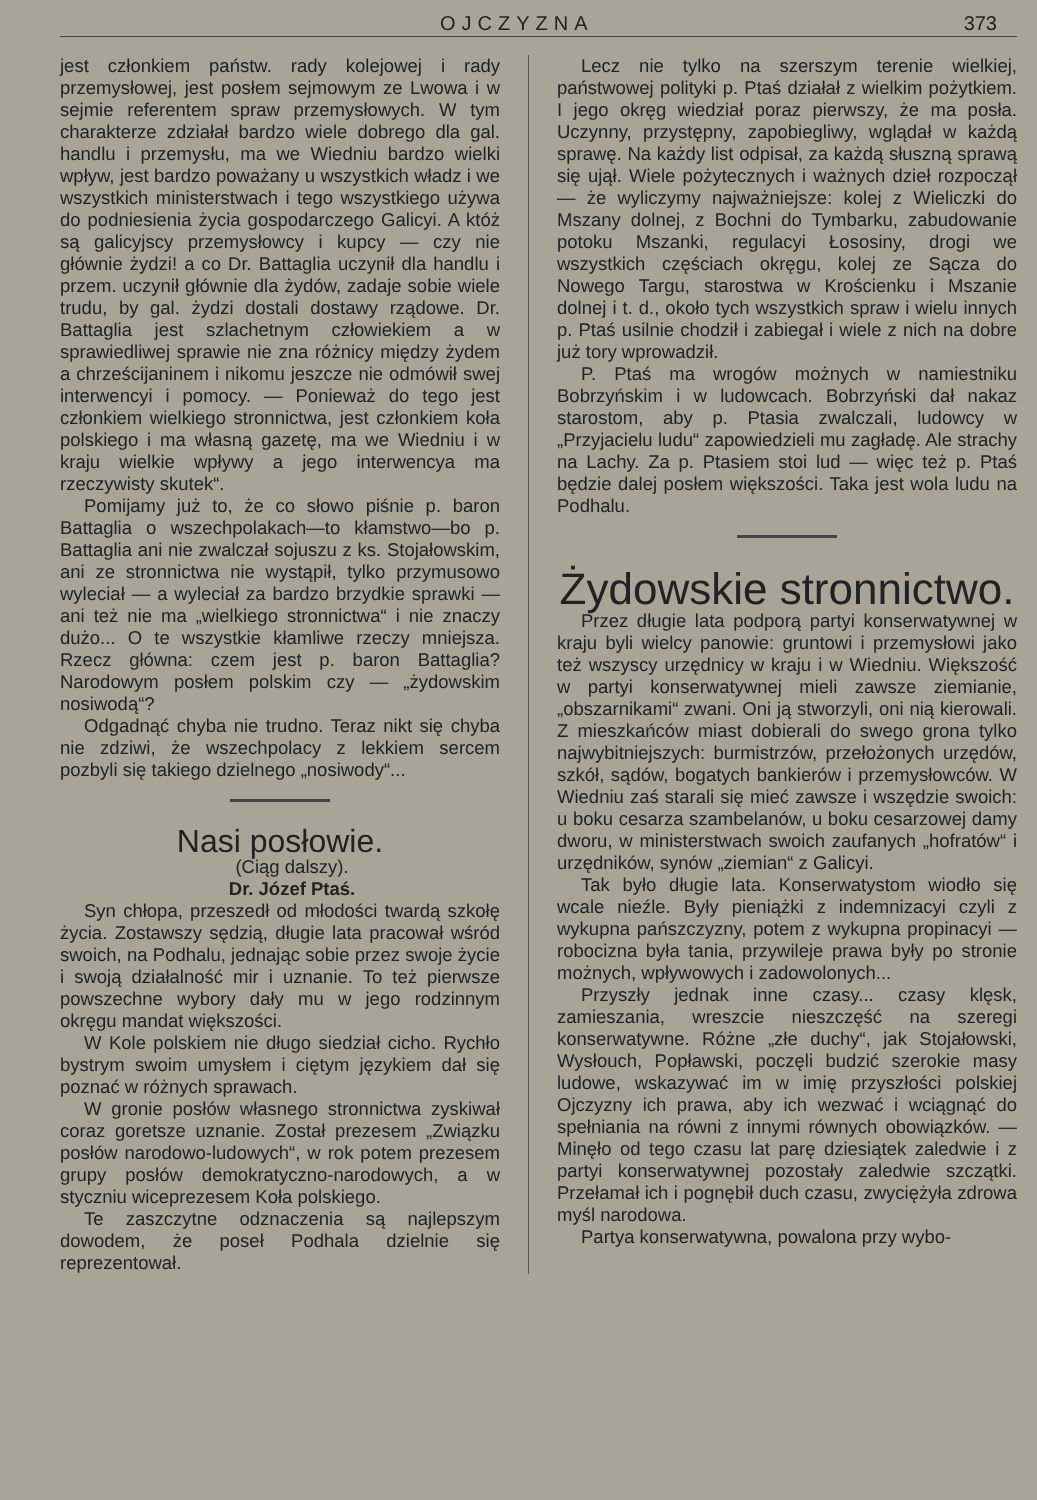OJCZYZNA 373
jest członkiem państw. rady kolejowej i rady przemysłowej, jest posłem sejmowym ze Lwowa i w sejmie referentem spraw przemysłowych. W tym charakterze zdziałał bardzo wiele dobrego dla gal. handlu i przemysłu, ma we Wiedniu bardzo wielki wpływ, jest bardzo poważany u wszystkich władz i we wszystkich ministerstwach i tego wszystkiego używa do podniesienia życia gospodarczego Galicyi. A któż są galicyjscy przemysłowcy i kupcy — czy nie głównie żydzi! a co Dr. Battaglia uczynił dla handlu i przem. uczynił głównie dla żydów, zadaje sobie wiele trudu, by gal. żydzi dostali dostawy rządowe. Dr. Battaglia jest szlachetnym człowiekiem a w sprawiedliwej sprawie nie zna różnicy między żydem a chrześcijaninem i nikomu jeszcze nie odmówił swej interwencyi i pomocy. — Ponieważ do tego jest członkiem wielkiego stronnictwa, jest członkiem koła polskiego i ma własną gazetę, ma we Wiedniu i w kraju wielkie wpływy a jego interwencya ma rzeczywisty skutek“.
Pomijamy już to, że co słowo piśnie p. baron Battaglia o wszechpolakach—to kłamstwo—bo p. Battaglia ani nie zwalczał sojuszu z ks. Stojałowskim, ani ze stronnictwa nie wystąpił, tylko przymusowo wyleciał — a wyleciał za bardzo brzydkie sprawki — ani też nie ma „wielkiego stronnictwa“ i nie znaczy dużo... O te wszystkie kłamliwe rzeczy mniejsza. Rzecz główna: czem jest p. baron Battaglia? Narodowym posłem polskim czy — „żydowskim nosiwodą“?
Odgadnąć chyba nie trudno. Teraz nikt się chyba nie zdziwi, że wszechpolacy z lekkiem sercem pozbyli się takiego dzielnego „nosiwody“...
Nasi posłowie.
(Ciąg dalszy).
Dr. Józef Ptaś.
Syn chłopa, przeszedł od młodości twardą szkołę życia. Zostawszy sędzią, długie lata pracował wśród swoich, na Podhalu, jednając sobie przez swoje życie i swoją działalność mir i uznanie. To też pierwsze powszechne wybory dały mu w jego rodzinnym okręgu mandat większości.
W Kole polskiem nie długo siedział cicho. Rychło bystrym swoim umysłem i ciętym językiem dał się poznać w różnych sprawach.
W gronie posłów własnego stronnictwa zyskiwał coraz goretsze uznanie. Został prezesem „Związku posłów narodowo-ludowych“, w rok potem prezesem grupy posłów demokratyczno-narodowych, a w styczniu wiceprezesem Koła polskiego.
Te zaszczytne odznaczenia są najlepszym dowodem, że poseł Podhala dzielnie się reprezentował.
Lecz nie tylko na szerszym terenie wielkiej, państwowej polityki p. Ptaś działał z wielkim pożytkiem. I jego okręg wiedział poraz pierwszy, że ma posła. Uczynny, przystępny, zapobiegliwy, wglądał w każdą sprawę. Na każdy list odpisał, za każdą słuszną sprawą się ujął. Wiele pożytecznych i ważnych dzieł rozpoczął — że wyliczymy najważniejsze: kolej z Wieliczki do Mszany dolnej, z Bochni do Tymbarku, zabudowanie potoku Mszanki, regulacyi Łososiny, drogi we wszystkich częściach okręgu, kolej ze Sącza do Nowego Targu, starostwa w Krościenku i Mszanie dolnej i t. d., około tych wszystkich spraw i wielu innych p. Ptaś usilnie chodził i zabiegał i wiele z nich na dobre już tory wprowadził.
P. Ptaś ma wrogów możnych w namiestniku Bobrzyńskim i w ludowcach. Bobrzyński dał nakaz starostom, aby p. Ptasia zwalczali, ludowcy w „Przyjacielu ludu“ zapowiedzieli mu zagładę. Ale strachy na Lachy. Za p. Ptasiem stoi lud — więc też p. Ptaś będzie dalej posłem większości. Taka jest wola ludu na Podhalu.
Żydowskie stronnictwo.
Przez długie lata podporą partyi konserwatywnej w kraju byli wielcy panowie: gruntowi i przemysłowi jako też wszyscy urzędnicy w kraju i w Wiedniu. Większość w partyi konserwatywnej mieli zawsze ziemianie, „obszarnikami“ zwani. Oni ją stworzyli, oni nią kierowali. Z mieszkańców miast dobierali do swego grona tylko najwybitniejszych: burmistrzów, przełożonych urzędów, szkół, sądów, bogatych bankierów i przemysłowców. W Wiedniu zaś starali się mieć zawsze i wszędzie swoich: u boku cesarza szambelanów, u boku cesarzowej damy dworu, w ministerstwach swoich zaufanych „hofratów“ i urzędników, synów „ziemian“ z Galicyi.
Tak było długie lata. Konserwatystom wiodło się wcale nieźle. Były pieniążki z indemnizacyi czyli z wykupna pańszczyzny, potem z wykupna propinacyi — robocizna była tania, przywileje prawa były po stronie możnych, wpływowych i zadowolonych...
Przyszły jednak inne czasy... czasy klęsk, zamieszania, wreszcie nieszczęść na szeregi konserwatywne. Różne „złe duchy“, jak Stojałowski, Wysłouch, Popławski, poczęli budzić szerokie masy ludowe, wskazywać im w imię przyszłości polskiej Ojczyzny ich prawa, aby ich wezwać i wciągnąć do spełniania na równi z innymi równych obowiązków. — Minęło od tego czasu lat parę dziesiątek zaledwie i z partyi konserwatywnej pozostały zaledwie szczątki. Przełamał ich i pognębił duch czasu, zwyciężyła zdrowa myśl narodowa.
Partya konserwatywna, powalona przy wybo-